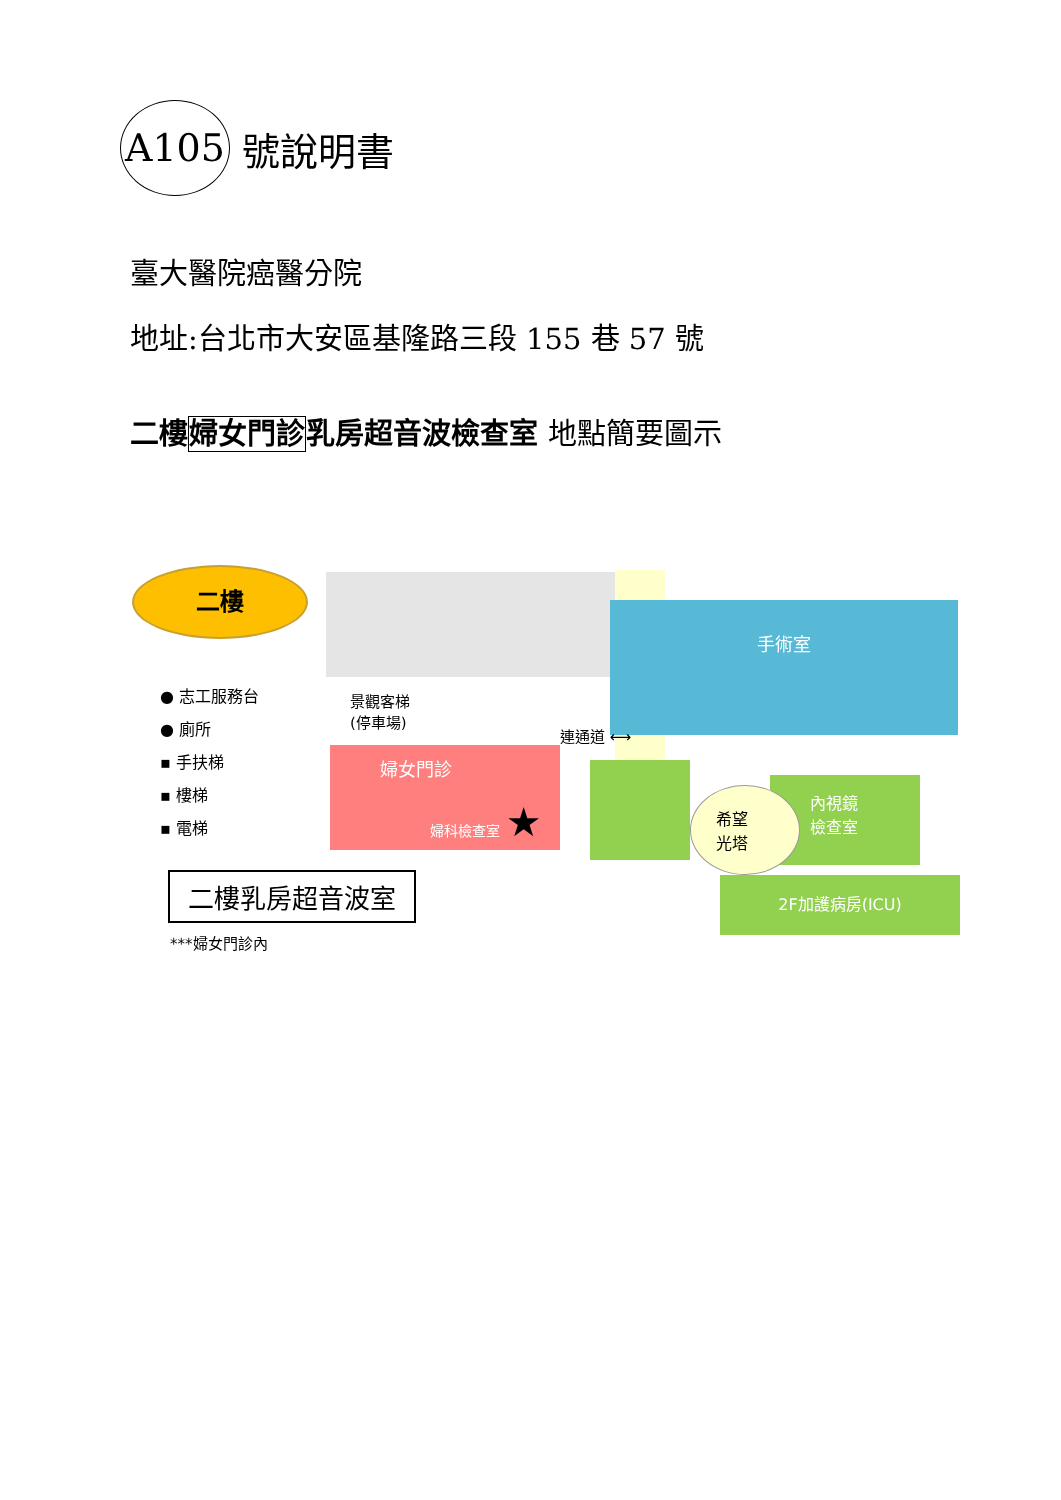A105 號說明書
臺大醫院癌醫分院
地址:台北市大安區基隆路三段 155 巷 57 號
二樓婦女門診乳房超音波檢查室 地點簡要圖示
二樓
手術室
婦女門診
婦科檢查室 ★
內視鏡
檢查室
希望
光塔
2F加護病房(ICU)
景觀客梯
(停車場)
連通道 ⟷
● 志工服務台
● 廁所
▪ 手扶梯
▪ 樓梯
▪ 電梯
二樓乳房超音波室
***婦女門診內